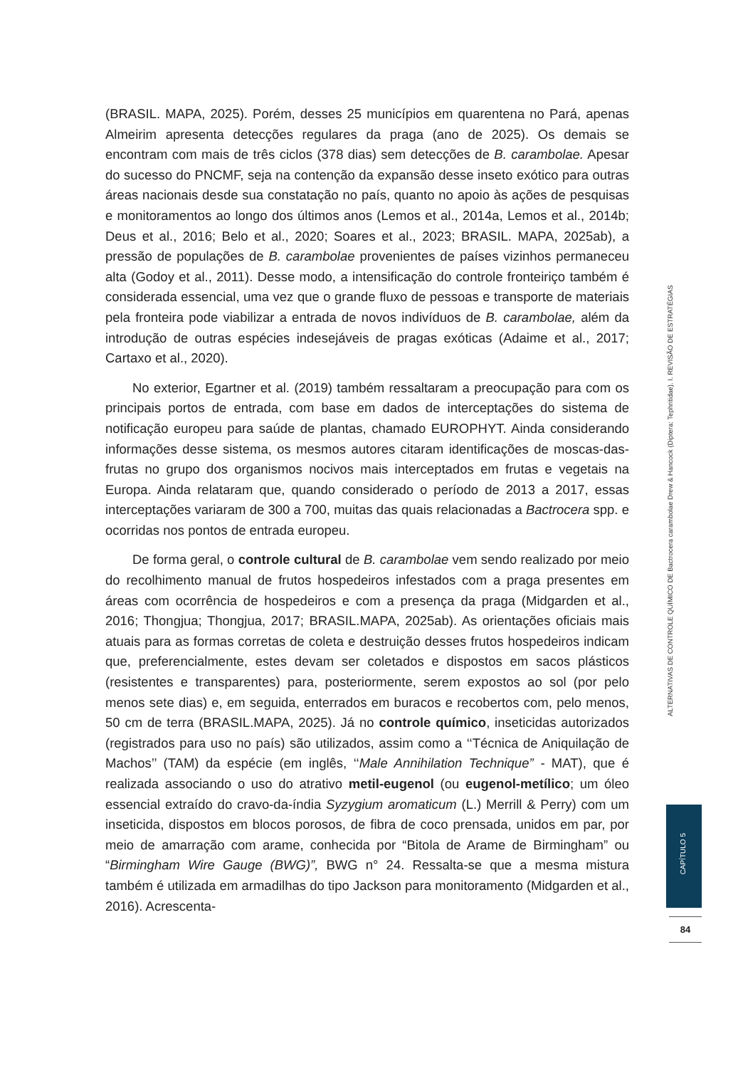(BRASIL. MAPA, 2025). Porém, desses 25 municípios em quarentena no Pará, apenas Almeirim apresenta detecções regulares da praga (ano de 2025). Os demais se encontram com mais de três ciclos (378 dias) sem detecções de B. carambolae. Apesar do sucesso do PNCMF, seja na contenção da expansão desse inseto exótico para outras áreas nacionais desde sua constatação no país, quanto no apoio às ações de pesquisas e monitoramentos ao longo dos últimos anos (Lemos et al., 2014a, Lemos et al., 2014b; Deus et al., 2016; Belo et al., 2020; Soares et al., 2023; BRASIL. MAPA, 2025ab), a pressão de populações de B. carambolae provenientes de países vizinhos permaneceu alta (Godoy et al., 2011). Desse modo, a intensificação do controle fronteiriço também é considerada essencial, uma vez que o grande fluxo de pessoas e transporte de materiais pela fronteira pode viabilizar a entrada de novos indivíduos de B. carambolae, além da introdução de outras espécies indesejáveis de pragas exóticas (Adaime et al., 2017; Cartaxo et al., 2020).
No exterior, Egartner et al. (2019) também ressaltaram a preocupação para com os principais portos de entrada, com base em dados de interceptações do sistema de notificação europeu para saúde de plantas, chamado EUROPHYT. Ainda considerando informações desse sistema, os mesmos autores citaram identificações de moscas-das-frutas no grupo dos organismos nocivos mais interceptados em frutas e vegetais na Europa. Ainda relataram que, quando considerado o período de 2013 a 2017, essas interceptações variaram de 300 a 700, muitas das quais relacionadas a Bactrocera spp. e ocorridas nos pontos de entrada europeu.
De forma geral, o controle cultural de B. carambolae vem sendo realizado por meio do recolhimento manual de frutos hospedeiros infestados com a praga presentes em áreas com ocorrência de hospedeiros e com a presença da praga (Midgarden et al., 2016; Thongjua; Thongjua, 2017; BRASIL.MAPA, 2025ab). As orientações oficiais mais atuais para as formas corretas de coleta e destruição desses frutos hospedeiros indicam que, preferencialmente, estes devam ser coletados e dispostos em sacos plásticos (resistentes e transparentes) para, posteriormente, serem expostos ao sol (por pelo menos sete dias) e, em seguida, enterrados em buracos e recobertos com, pelo menos, 50 cm de terra (BRASIL.MAPA, 2025). Já no controle químico, inseticidas autorizados (registrados para uso no país) são utilizados, assim como a ‘‘Técnica de Aniquilação de Machos’’ (TAM) da espécie (em inglês, ‘‘Male Annihilation Technique” - MAT), que é realizada associando o uso do atrativo metil-eugenol (ou eugenol-metílico; um óleo essencial extraído do cravo-da-índia Syzygium aromaticum (L.) Merrill & Perry) com um inseticida, dispostos em blocos porosos, de fibra de coco prensada, unidos em par, por meio de amarração com arame, conhecida por “Bitola de Arame de Birmingham” ou “Birmingham Wire Gauge (BWG)”, BWG n° 24. Ressalta-se que a mesma mistura também é utilizada em armadilhas do tipo Jackson para monitoramento (Midgarden et al., 2016). Acrescenta-
ALTERNATIVAS DE CONTROLE QUÍMICO DE Bactrocera carambolae Drew & Hancock (Diptera: Tephritidae). I. REVISÃO DE ESTRATÉGIAS
CAPÍTULO 5
84